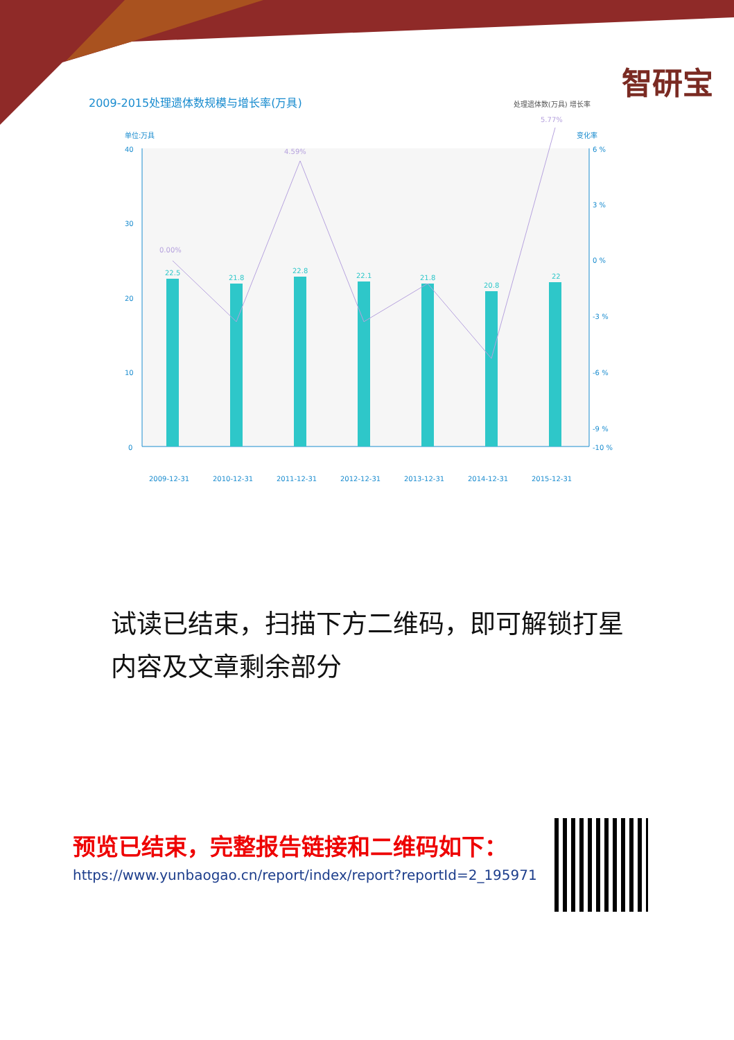智研宝
2009-2015处理遗体数规模与增长率(万具) 处理遗体数(万具) 增长率
单位:万具
变化率
40
30
20
10
0
6 %
3 %
0 %
-3 %
-6 %
-9 %
-10 %
22.5
21.8
22.8
22.1
21.8
20.8
22
0.00%
4.59%
5.77%
2009-12-31
2010-12-31
2011-12-31
2012-12-31
2013-12-31
2014-12-31
2015-12-31
试读已结束，扫描下方二维码，即可解锁打星内容及文章剩余部分
预览已结束，完整报告链接和二维码如下：
https://www.yunbaogao.cn/report/index/report?reportId=2_195971